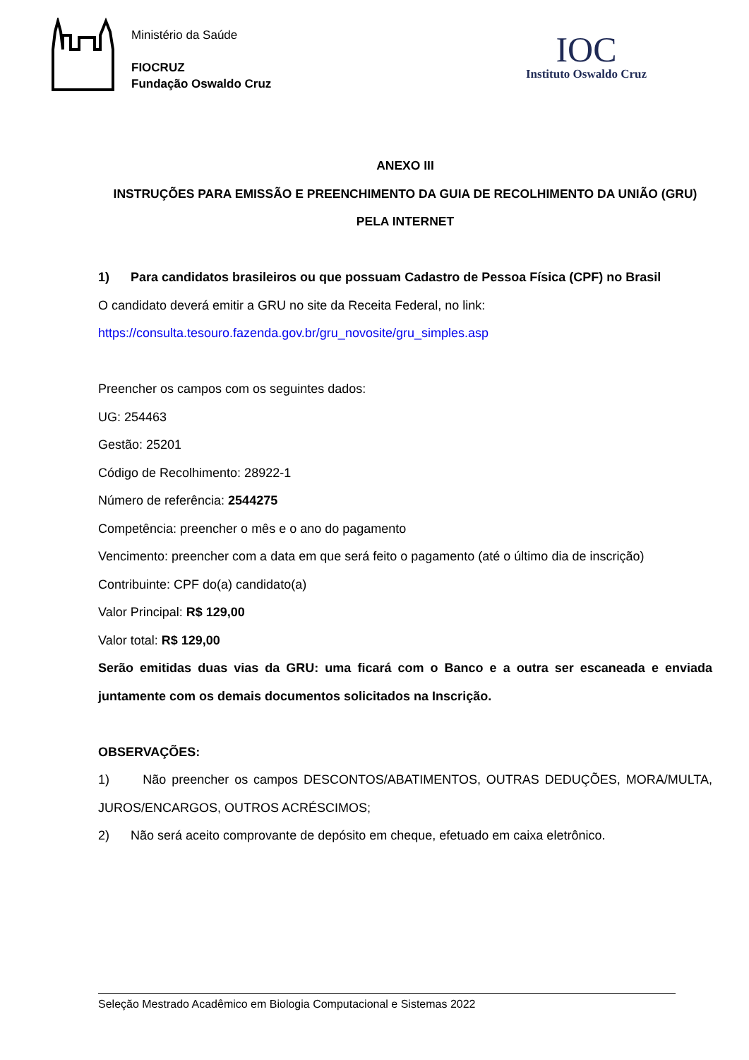Ministério da Saúde
FIOCRUZ
Fundação Oswaldo Cruz
IOC
Instituto Oswaldo Cruz
ANEXO III
INSTRUÇÕES PARA EMISSÃO E PREENCHIMENTO DA GUIA DE RECOLHIMENTO DA UNIÃO (GRU)
PELA INTERNET
1) Para candidatos brasileiros ou que possuam Cadastro de Pessoa Física (CPF) no Brasil
O candidato deverá emitir a GRU no site da Receita Federal, no link:
https://consulta.tesouro.fazenda.gov.br/gru_novosite/gru_simples.asp
Preencher os campos com os seguintes dados:
UG: 254463
Gestão: 25201
Código de Recolhimento: 28922-1
Número de referência: 2544275
Competência: preencher o mês e o ano do pagamento
Vencimento: preencher com a data em que será feito o pagamento (até o último dia de inscrição)
Contribuinte: CPF do(a) candidato(a)
Valor Principal: R$ 129,00
Valor total: R$ 129,00
Serão emitidas duas vias da GRU: uma ficará com o Banco e a outra ser escaneada e enviada juntamente com os demais documentos solicitados na Inscrição.
OBSERVAÇÕES:
1) Não preencher os campos DESCONTOS/ABATIMENTOS, OUTRAS DEDUÇÕES, MORA/MULTA, JUROS/ENCARGOS, OUTROS ACRÉSCIMOS;
2) Não será aceito comprovante de depósito em cheque, efetuado em caixa eletrônico.
Seleção Mestrado Acadêmico em Biologia Computacional e Sistemas 2022